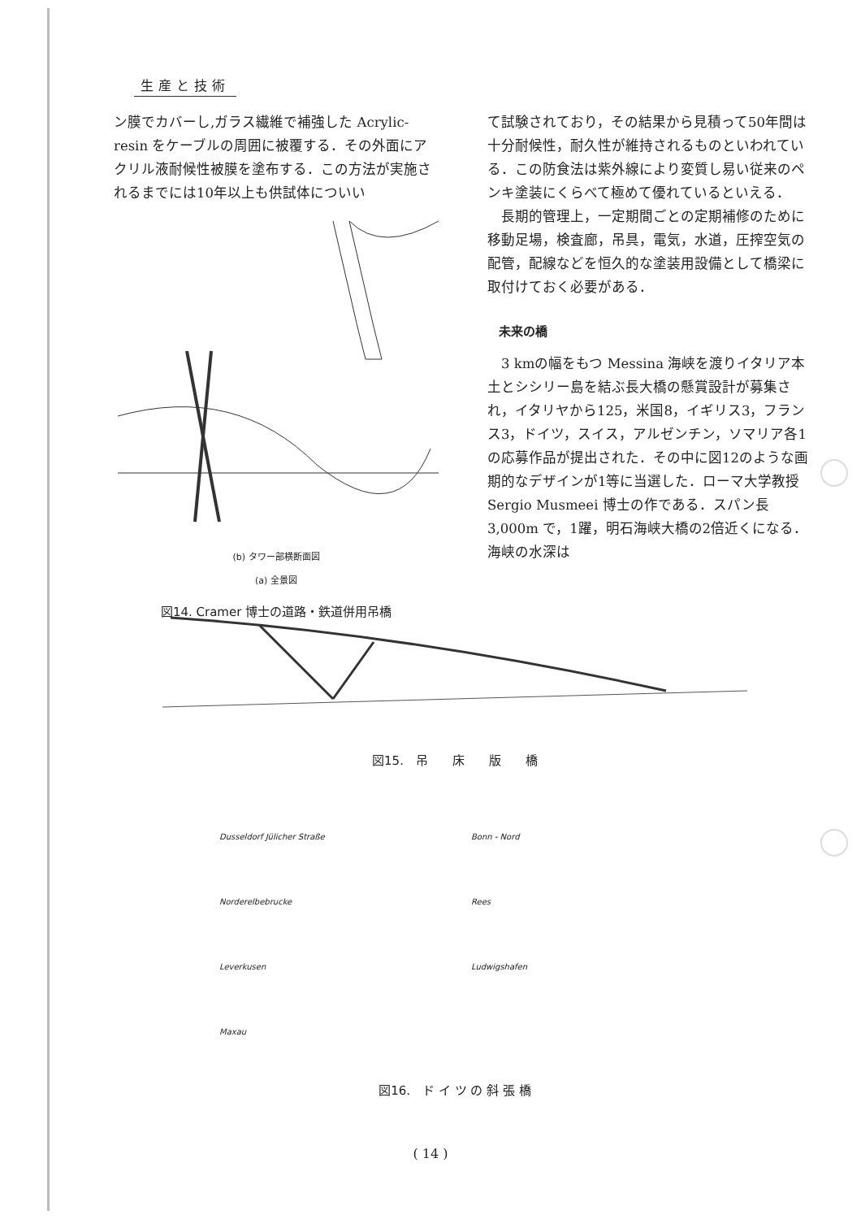生産と技術
ン膜でカバーし,ガラス繊維で補強した Acrylic-resin をケーブルの周囲に被覆する．その外面にアクリル液耐候性被膜を塗布する．この方法が実施されるまでには10年以上も供試体についい
(b) タワー部横断面図
(a) 全景図
図14. Cramer 博士の道路・鉄道併用吊橋
て試験されており，その結果から見積って50年間は十分耐候性，耐久性が維持されるものといわれている．この防食法は紫外線により変質し易い従来のペンキ塗装にくらべて極めて優れているといえる．
　長期的管理上，一定期間ごとの定期補修のために移動足場，検査廊，吊具，電気，水道，圧搾空気の配管，配線などを恒久的な塗装用設備として橋梁に取付けておく必要がある．
未来の橋
　3 kmの幅をもつ Messina 海峡を渡りイタリア本土とシシリー島を結ぶ長大橋の懸賞設計が募集され，イタリヤから125，米国8，イギリス3，フランス3，ドイツ，スイス，アルゼンチン，ソマリア各1の応募作品が提出された．その中に図12のような画期的なデザインが1等に当選した．ローマ大学教授 Sergio Musmeei 博士の作である．スパン長 3,000m で，1躍，明石海峡大橋の2倍近くになる．海峡の水深は
図15.　吊　　床　　版　　橋
Dusseldorf Jülicher Straße
Norderelbebrucke
Leverkusen
Maxau
Bonn - Nord
Rees
Ludwigshafen
図16.　ド イ ツ の 斜 張 橋
( 14 )